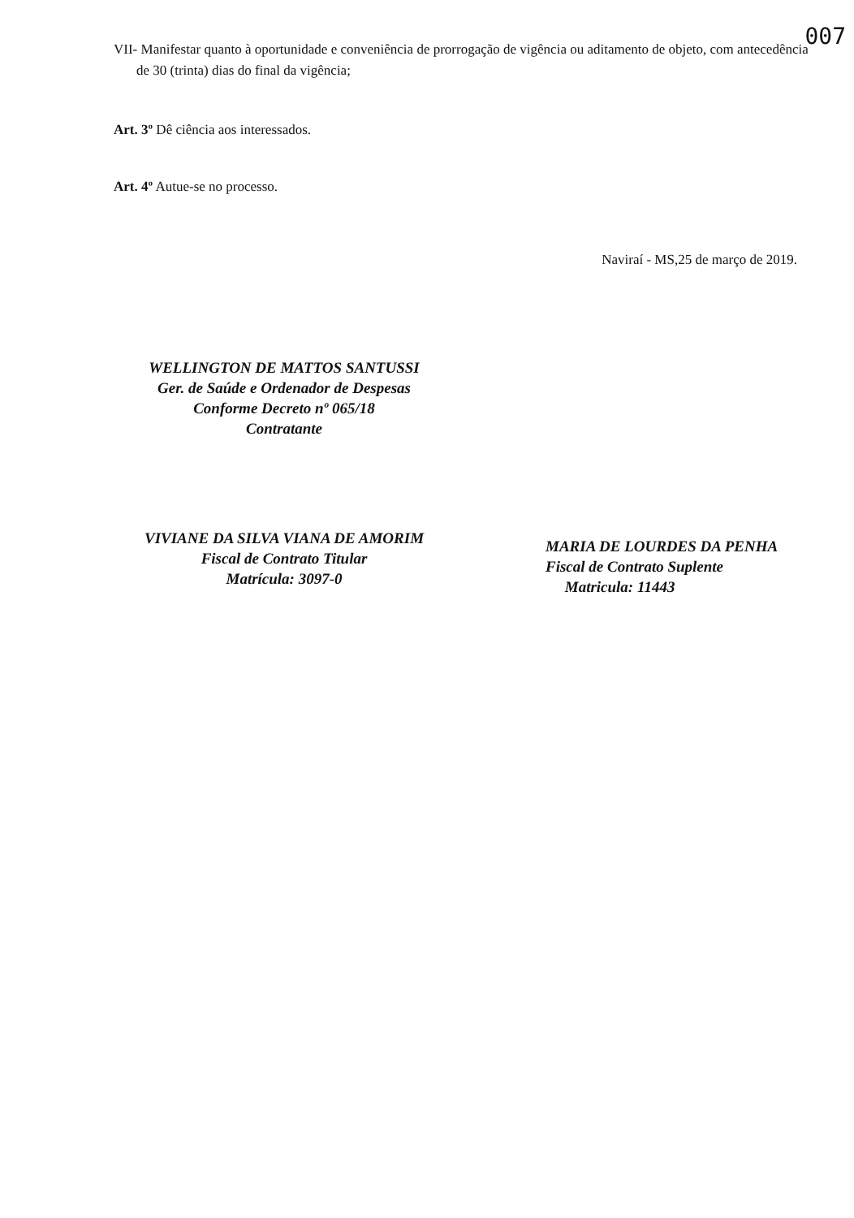007
VII- Manifestar quanto à oportunidade e conveniência de prorrogação de vigência ou aditamento de objeto, com antecedência de 30 (trinta) dias do final da vigência;
Art. 3º Dê ciência aos interessados.
Art. 4º Autue-se no processo.
Naviraí - MS,25 de março de 2019.
WELLINGTON DE MATTOS SANTUSSI
Ger. de Saúde e Ordenador de Despesas
Conforme Decreto nº 065/18
Contratante
VIVIANE DA SILVA VIANA DE AMORIM
Fiscal de Contrato Titular
Matrícula: 3097-0
MARIA DE LOURDES DA PENHA
Fiscal de Contrato Suplente
Matricula: 11443